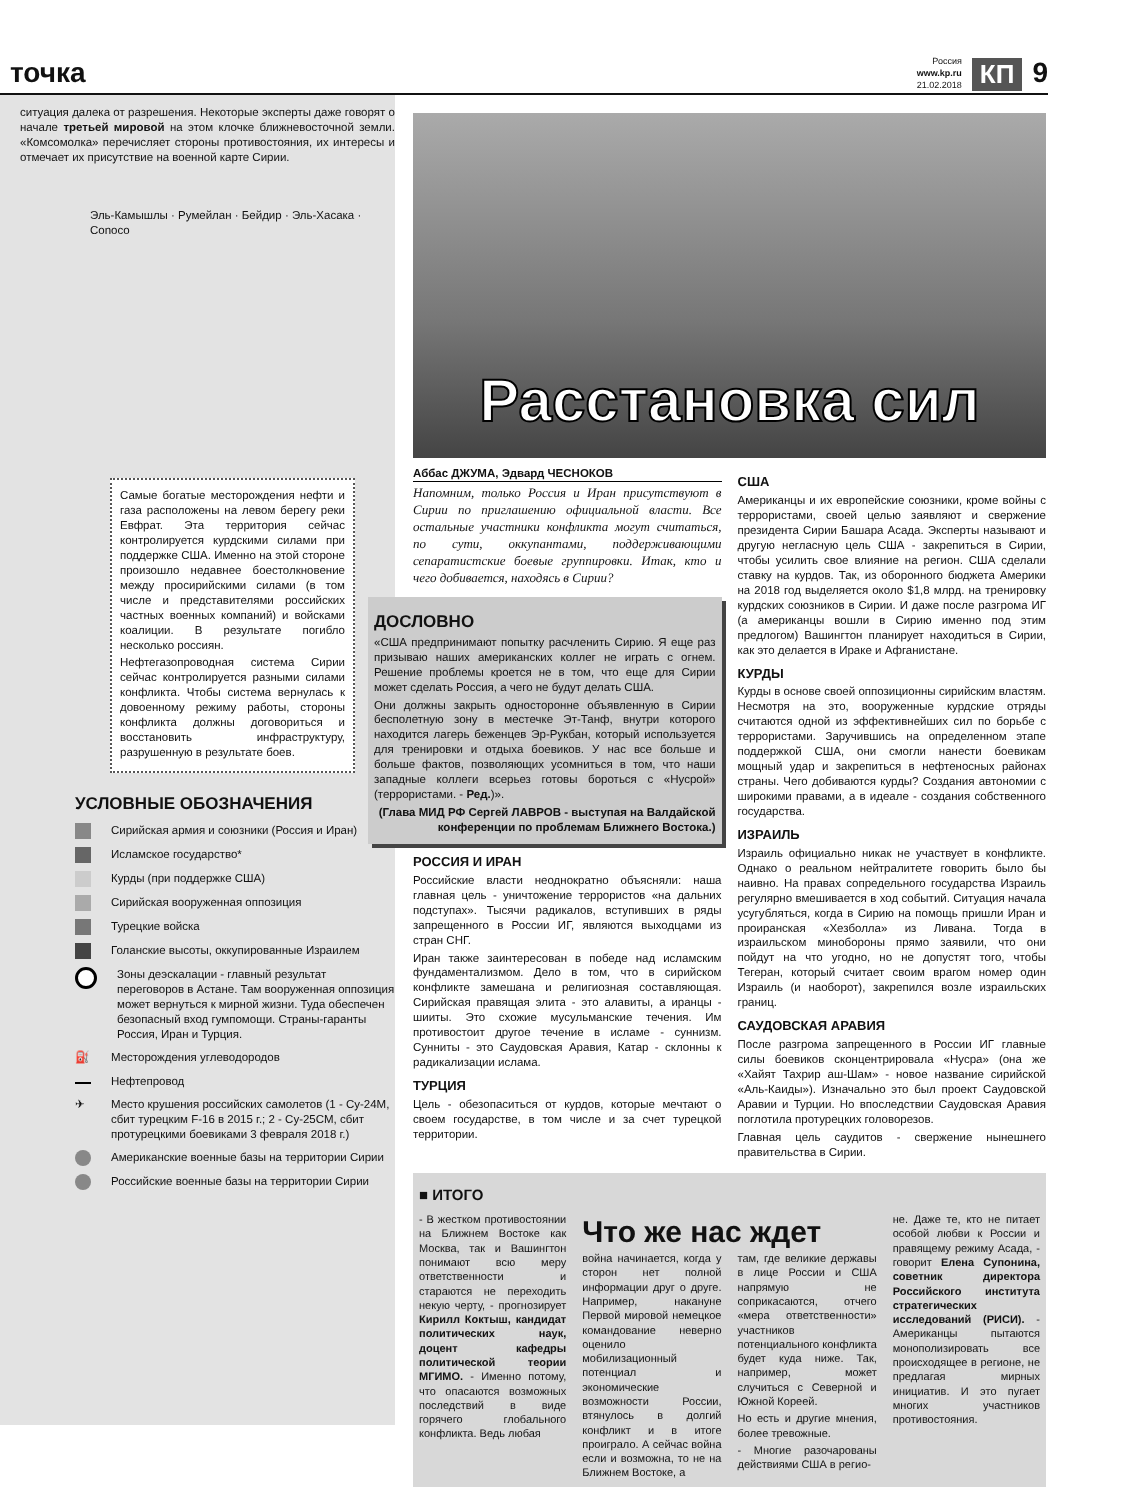точка
Россия
www.kp.ru
21.02.2018
КП 9
ситуация далека от разрешения. Некоторые эксперты даже говорят о начале третьей мировой на этом клочке ближневосточной земли. «Комсомолка» перечисляет стороны противостояния, их интересы и отмечает их присутствие на военной карте Сирии.
Эль-Камышлы · Румейлан · Бейдир · Эль-Хасака · Conoco
Самые богатые месторождения нефти и газа расположены на левом берегу реки Евфрат. Эта территория сейчас контролируется курдскими силами при поддержке США. Именно на этой стороне произошло недавнее боестолкновение между просирийскими силами (в том числе и представителями российских частных военных компаний) и войсками коалиции. В результате погибло несколько россиян.
Нефтегазопроводная система Сирии сейчас контролируется разными силами конфликта. Чтобы система вернулась к довоенному режиму работы, стороны конфликта должны договориться и восстановить инфраструктуру, разрушенную в результате боев.
УСЛОВНЫЕ ОБОЗНАЧЕНИЯ
Сирийская армия и союзники (Россия и Иран)
Исламское государство*
Курды (при поддержке США)
Сирийская вооруженная оппозиция
Турецкие войска
Голанские высоты, оккупированные Израилем
Зоны деэскалации - главный результат переговоров в Астане. Там вооруженная оппозиция может вернуться к мирной жизни. Туда обеспечен безопасный вход гумпомощи. Страны-гаранты Россия, Иран и Турция.
⛽ Месторождения углеводородов
Нефтепровод
✈ Место крушения российских самолетов (1 - Су-24М, сбит турецким F-16 в 2015 г.; 2 - Су-25СМ, сбит протурецкими боевиками 3 февраля 2018 г.)
Американские военные базы на территории Сирии
Российские военные базы на территории Сирии
Расстановка сил
Аббас ДЖУМА, Эдвард ЧЕСНОКОВ
Напомним, только Россия и Иран присутствуют в Сирии по приглашению официальной власти. Все остальные участники конфликта могут считаться, по сути, оккупантами, поддерживающими сепаратистские боевые группировки. Итак, кто и чего добивается, находясь в Сирии?
ДОСЛОВНО
«США предпринимают попытку расчленить Сирию. Я еще раз призываю наших американских коллег не играть с огнем. Решение проблемы кроется не в том, что еще для Сирии может сделать Россия, а чего не будут делать США.
Они должны закрыть односторонне объявленную в Сирии бесполетную зону в местечке Эт-Танф, внутри которого находится лагерь беженцев Эр-Рукбан, который используется для тренировки и отдыха боевиков. У нас все больше и больше фактов, позволяющих усомниться в том, что наши западные коллеги всерьез готовы бороться с «Нусрой» (террористами. - Ред.)».
(Глава МИД РФ Сергей ЛАВРОВ - выступая на Валдайской конференции по проблемам Ближнего Востока.)
РОССИЯ И ИРАН
Российские власти неоднократно объясняли: наша главная цель - уничтожение террористов «на дальних подступах». Тысячи радикалов, вступивших в ряды запрещенного в России ИГ, являются выходцами из стран СНГ.
Иран также заинтересован в победе над исламским фундаментализмом. Дело в том, что в сирийском конфликте замешана и религиозная составляющая. Сирийская правящая элита - это алавиты, а иранцы - шииты. Это схожие мусульманские течения. Им противостоит другое течение в исламе - суннизм. Сунниты - это Саудовская Аравия, Катар - склонны к радикализации ислама.
ТУРЦИЯ
Цель - обезопаситься от курдов, которые мечтают о своем государстве, в том числе и за счет турецкой территории.
США
Американцы и их европейские союзники, кроме войны с террористами, своей целью заявляют и свержение президента Сирии Башара Асада. Эксперты называют и другую негласную цель США - закрепиться в Сирии, чтобы усилить свое влияние на регион. США сделали ставку на курдов. Так, из оборонного бюджета Америки на 2018 год выделяется около $1,8 млрд. на тренировку курдских союзников в Сирии. И даже после разгрома ИГ (а американцы вошли в Сирию именно под этим предлогом) Вашингтон планирует находиться в Сирии, как это делается в Ираке и Афганистане.
КУРДЫ
Курды в основе своей оппозиционны сирийским властям. Несмотря на это, вооруженные курдские отряды считаются одной из эффективнейших сил по борьбе с террористами. Заручившись на определенном этапе поддержкой США, они смогли нанести боевикам мощный удар и закрепиться в нефтеносных районах страны. Чего добиваются курды? Создания автономии с широкими правами, а в идеале - создания собственного государства.
ИЗРАИЛЬ
Израиль официально никак не участвует в конфликте. Однако о реальном нейтралитете говорить было бы наивно. На правах сопредельного государства Израиль регулярно вмешивается в ход событий. Ситуация начала усугубляться, когда в Сирию на помощь пришли Иран и проиранская «Хезболла» из Ливана. Тогда в израильском минобороны прямо заявили, что они пойдут на что угодно, но не допустят того, чтобы Тегеран, который считает своим врагом номер один Израиль (и наоборот), закрепился возле израильских границ.
САУДОВСКАЯ АРАВИЯ
После разгрома запрещенного в России ИГ главные силы боевиков сконцентрировала «Нусра» (она же «Хайят Тахрир аш-Шам» - новое название сирийской «Аль-Каиды»). Изначально это был проект Саудовской Аравии и Турции. Но впоследствии Саудовская Аравия поглотила протурецких головорезов.
Главная цель саудитов - свержение нынешнего правительства в Сирии.
■ ИТОГО
- В жестком противостоянии на Ближнем Востоке как Москва, так и Вашингтон понимают всю меру ответственности и стараются не переходить некую черту, - прогнозирует Кирилл Коктыш, кандидат политических наук, доцент кафедры политической теории МГИМО. - Именно потому, что опасаются возможных последствий в виде горячего глобального конфликта. Ведь любая
Что же нас ждет
война начинается, когда у сторон нет полной информации друг о друге. Например, накануне Первой мировой немецкое командование неверно оценило мобилизационный потенциал и экономические возможности России, втянулось в долгий конфликт и в итоге проиграло. А сейчас война если и возможна, то не на Ближнем Востоке, а
там, где великие державы в лице России и США напрямую не соприкасаются, отчего «мера ответственности» участников потенциального конфликта будет куда ниже. Так, например, может случиться с Северной и Южной Кореей.
Но есть и другие мнения, более тревожные.
- Многие разочарованы действиями США в регио-
не. Даже те, кто не питает особой любви к России и правящему режиму Асада, - говорит Елена Супонина, советник директора Российского института стратегических исследований (РИСИ). - Американцы пытаются монополизировать все происходящее в регионе, не предлагая мирных инициатив. И это пугает многих участников противостояния.